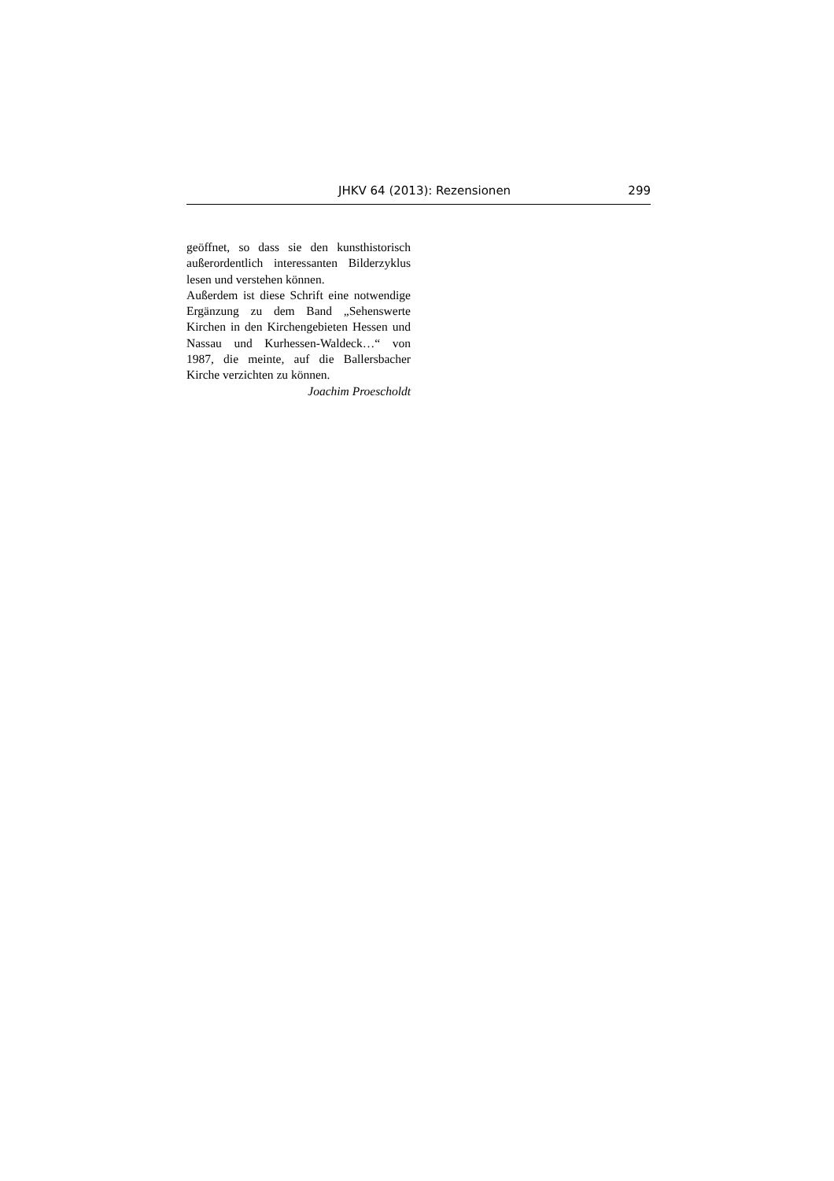JHKV 64 (2013): Rezensionen 299
geöffnet, so dass sie den kunsthistorisch außerordentlich interessanten Bilderzyklus lesen und verstehen können.
Außerdem ist diese Schrift eine notwendige Ergänzung zu dem Band „Sehenswerte Kirchen in den Kirchengebieten Hessen und Nassau und Kurhessen-Waldeck…“ von 1987, die meinte, auf die Ballersbacher Kirche verzichten zu können.
Joachim Proescholdt